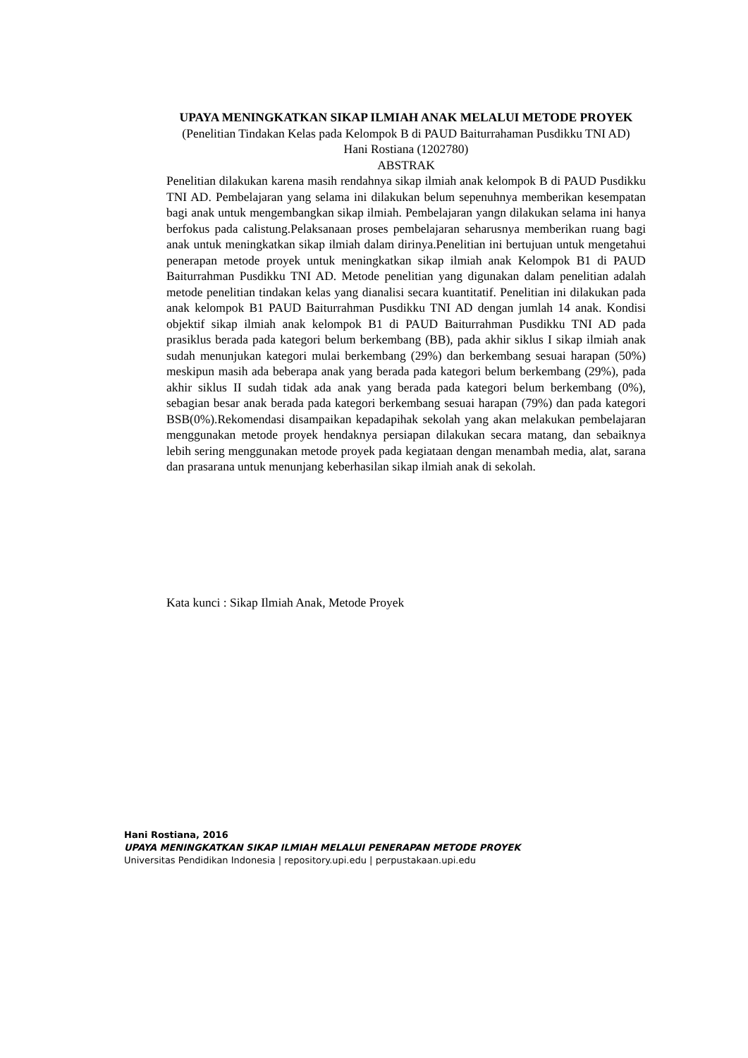UPAYA MENINGKATKAN SIKAP ILMIAH ANAK MELALUI METODE PROYEK
(Penelitian Tindakan Kelas pada Kelompok B di PAUD Baiturrahaman Pusdikku TNI AD)
Hani Rostiana (1202780)
ABSTRAK
Penelitian dilakukan karena masih rendahnya sikap ilmiah anak kelompok B di PAUD Pusdikku TNI AD. Pembelajaran yang selama ini dilakukan belum sepenuhnya memberikan kesempatan bagi anak untuk mengembangkan sikap ilmiah. Pembelajaran yangn dilakukan selama ini hanya berfokus pada calistung.Pelaksanaan proses pembelajaran seharusnya memberikan ruang bagi anak untuk meningkatkan sikap ilmiah dalam dirinya.Penelitian ini bertujuan untuk mengetahui penerapan metode proyek untuk meningkatkan sikap ilmiah anak Kelompok B1 di PAUD Baiturrahman Pusdikku TNI AD. Metode penelitian yang digunakan dalam penelitian adalah metode penelitian tindakan kelas yang dianalisi secara kuantitatif. Penelitian ini dilakukan pada anak kelompok B1 PAUD Baiturrahman Pusdikku TNI AD dengan jumlah 14 anak. Kondisi objektif sikap ilmiah anak kelompok B1 di PAUD Baiturrahman Pusdikku TNI AD pada prasiklus berada pada kategori belum berkembang (BB), pada akhir siklus I sikap ilmiah anak sudah menunjukan kategori mulai berkembang (29%) dan berkembang sesuai harapan (50%) meskipun masih ada beberapa anak yang berada pada kategori belum berkembang (29%), pada akhir siklus II sudah tidak ada anak yang berada pada kategori belum berkembang (0%), sebagian besar anak berada pada kategori berkembang sesuai harapan (79%) dan pada kategori BSB(0%).Rekomendasi disampaikan kepadapihak sekolah yang akan melakukan pembelajaran menggunakan metode proyek hendaknya persiapan dilakukan secara matang, dan sebaiknya lebih sering menggunakan metode proyek pada kegiataan dengan menambah media, alat, sarana dan prasarana untuk menunjang keberhasilan sikap ilmiah anak di sekolah.
Kata kunci : Sikap Ilmiah Anak, Metode Proyek
Hani Rostiana, 2016
UPAYA MENINGKATKAN SIKAP ILMIAH MELALUI PENERAPAN METODE PROYEK
Universitas Pendidikan Indonesia | repository.upi.edu | perpustakaan.upi.edu